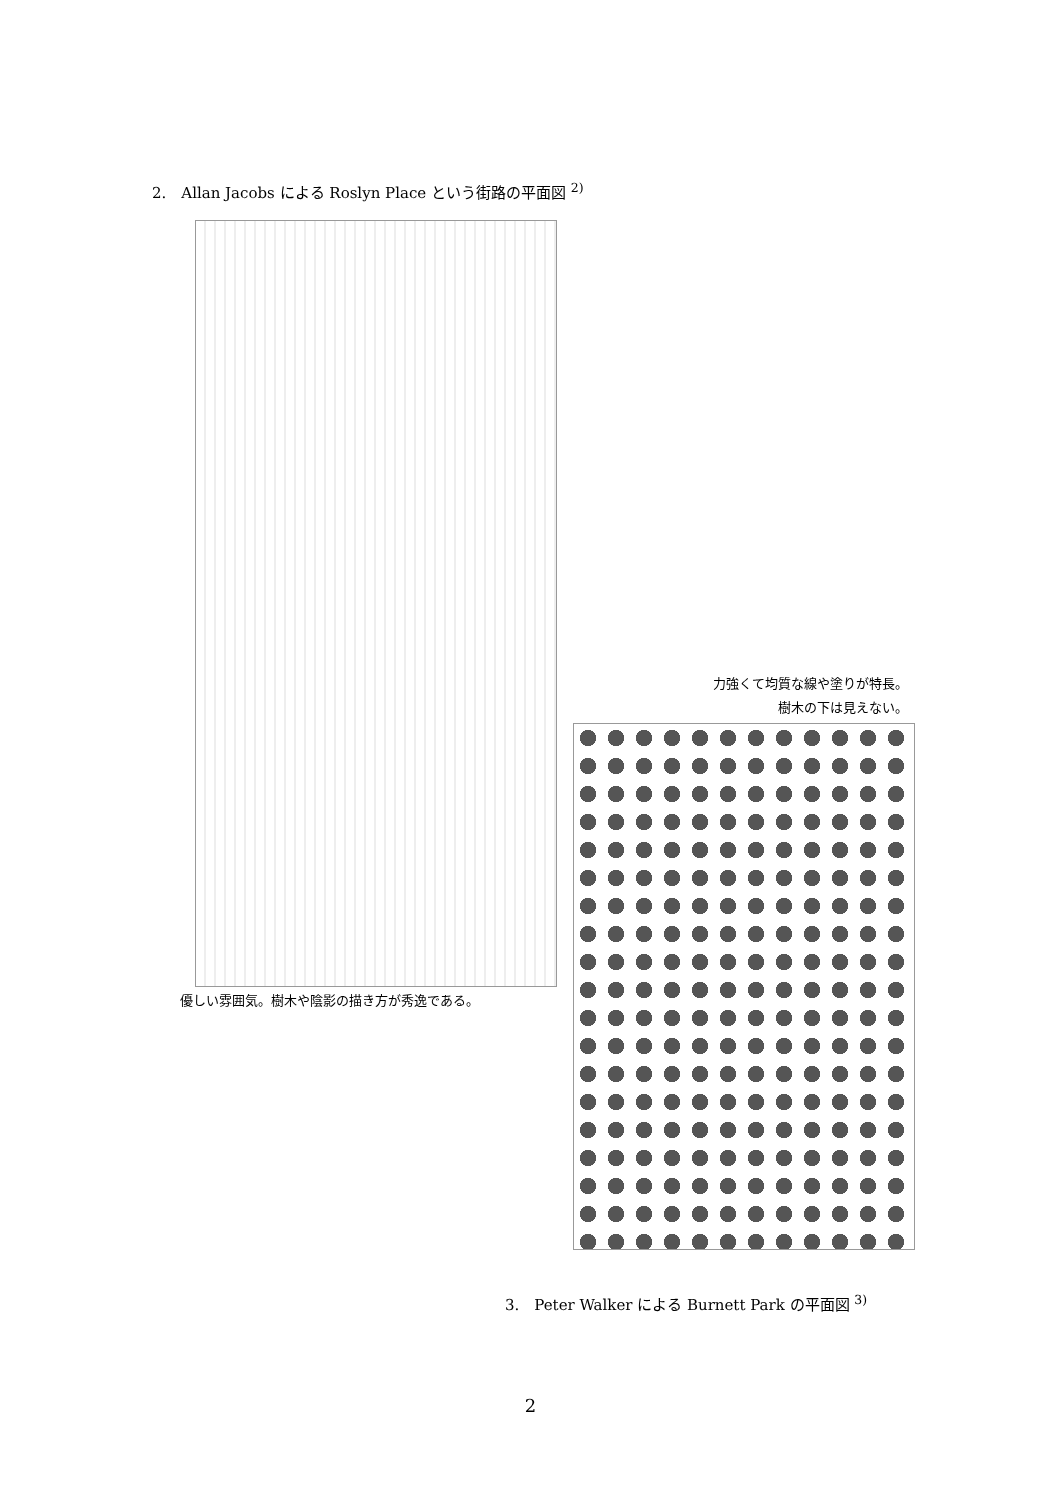2.　Allan Jacobs による Roslyn Place という街路の平面図 <sup>2)</sup>
優しい雰囲気。樹木や陰影の描き方が秀逸である。
力強くて均質な線や塗りが特長。
樹木の下は見えない。
3.　Peter Walker による Burnett Park の平面図 <sup>3)</sup>
2